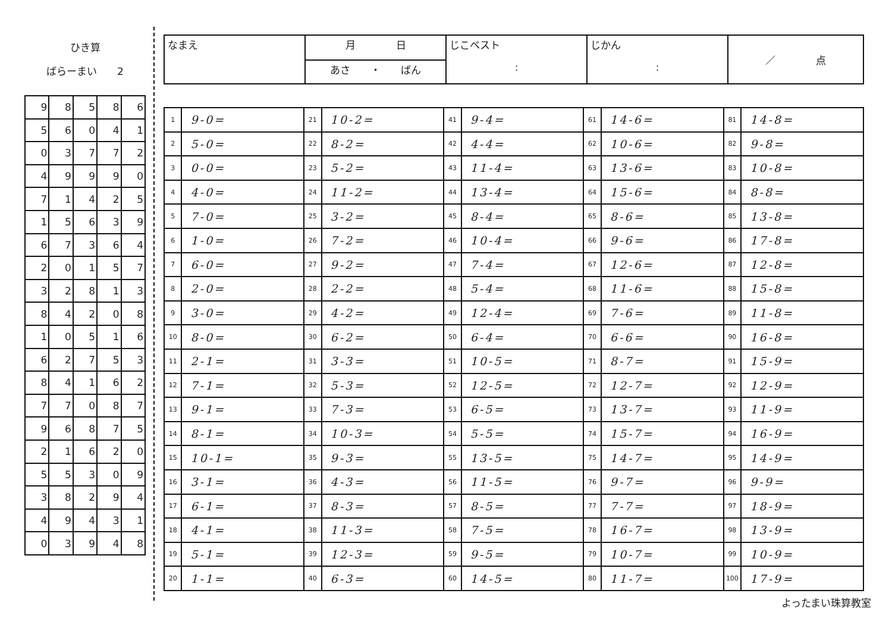ひき算
ばらーまい　　2
| 9 | 8 | 5 | 8 | 6 |
| 5 | 6 | 0 | 4 | 1 |
| 0 | 3 | 7 | 7 | 2 |
| 4 | 9 | 9 | 9 | 0 |
| 7 | 1 | 4 | 2 | 5 |
| 1 | 5 | 6 | 3 | 9 |
| 6 | 7 | 3 | 6 | 4 |
| 2 | 0 | 1 | 5 | 7 |
| 3 | 2 | 8 | 1 | 3 |
| 8 | 4 | 2 | 0 | 8 |
| 1 | 0 | 5 | 1 | 6 |
| 6 | 2 | 7 | 5 | 3 |
| 8 | 4 | 1 | 6 | 2 |
| 7 | 7 | 0 | 8 | 7 |
| 9 | 6 | 8 | 7 | 5 |
| 2 | 1 | 6 | 2 | 0 |
| 5 | 5 | 3 | 0 | 9 |
| 3 | 8 | 2 | 9 | 4 |
| 4 | 9 | 4 | 3 | 1 |
| 0 | 3 | 9 | 4 | 8 |
| なまえ | 月 日 | じこベスト : | じかん : | ／ 点 |
| | あさ ・ ばん | | | |
| 1 | 9-0= | 21 | 10-2= | 41 | 9-4= | 61 | 14-6= | 81 | 14-8= |
| 2 | 5-0= | 22 | 8-2= | 42 | 4-4= | 62 | 10-6= | 82 | 9-8= |
| 3 | 0-0= | 23 | 5-2= | 43 | 11-4= | 63 | 13-6= | 83 | 10-8= |
| 4 | 4-0= | 24 | 11-2= | 44 | 13-4= | 64 | 15-6= | 84 | 8-8= |
| 5 | 7-0= | 25 | 3-2= | 45 | 8-4= | 65 | 8-6= | 85 | 13-8= |
| 6 | 1-0= | 26 | 7-2= | 46 | 10-4= | 66 | 9-6= | 86 | 17-8= |
| 7 | 6-0= | 27 | 9-2= | 47 | 7-4= | 67 | 12-6= | 87 | 12-8= |
| 8 | 2-0= | 28 | 2-2= | 48 | 5-4= | 68 | 11-6= | 88 | 15-8= |
| 9 | 3-0= | 29 | 4-2= | 49 | 12-4= | 69 | 7-6= | 89 | 11-8= |
| 10 | 8-0= | 30 | 6-2= | 50 | 6-4= | 70 | 6-6= | 90 | 16-8= |
| 11 | 2-1= | 31 | 3-3= | 51 | 10-5= | 71 | 8-7= | 91 | 15-9= |
| 12 | 7-1= | 32 | 5-3= | 52 | 12-5= | 72 | 12-7= | 92 | 12-9= |
| 13 | 9-1= | 33 | 7-3= | 53 | 6-5= | 73 | 13-7= | 93 | 11-9= |
| 14 | 8-1= | 34 | 10-3= | 54 | 5-5= | 74 | 15-7= | 94 | 16-9= |
| 15 | 10-1= | 35 | 9-3= | 55 | 13-5= | 75 | 14-7= | 95 | 14-9= |
| 16 | 3-1= | 36 | 4-3= | 56 | 11-5= | 76 | 9-7= | 96 | 9-9= |
| 17 | 6-1= | 37 | 8-3= | 57 | 8-5= | 77 | 7-7= | 97 | 18-9= |
| 18 | 4-1= | 38 | 11-3= | 58 | 7-5= | 78 | 16-7= | 98 | 13-9= |
| 19 | 5-1= | 39 | 12-3= | 59 | 9-5= | 79 | 10-7= | 99 | 10-9= |
| 20 | 1-1= | 40 | 6-3= | 60 | 14-5= | 80 | 11-7= | 100 | 17-9= |
よったまい珠算教室